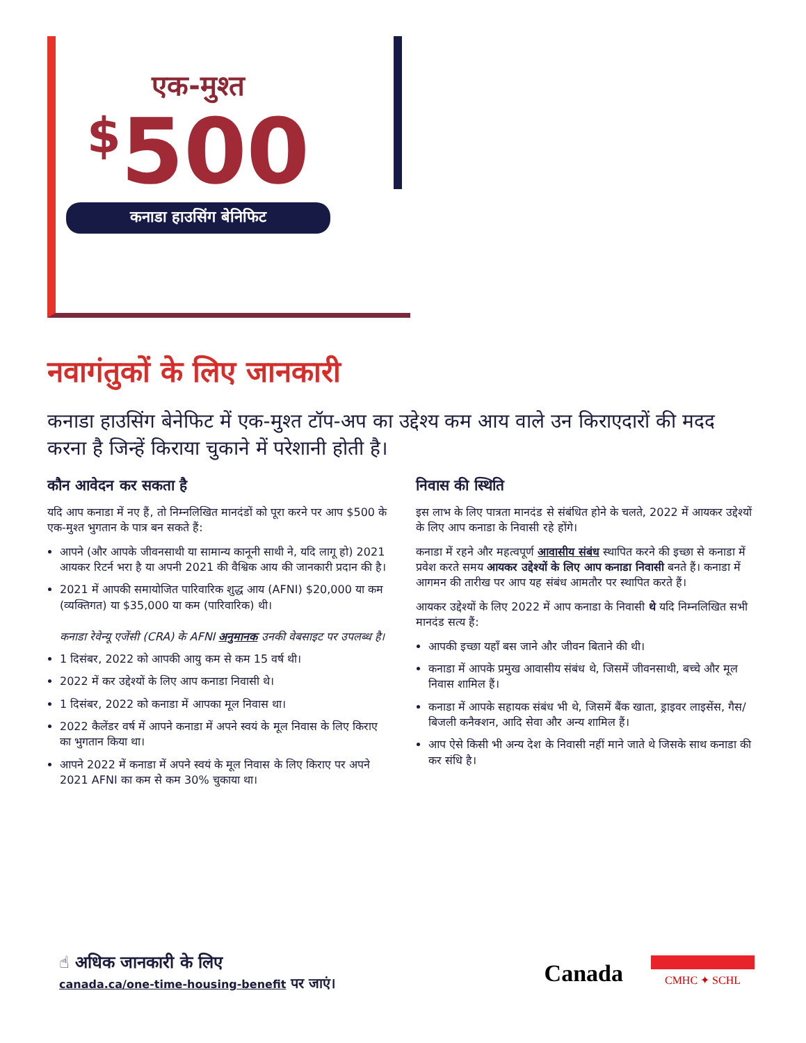एक-मुश्त
<sup>$</sup>500
कनाडा हाउसिंग बेनिफिट
नवागंतुकों के लिए जानकारी
कनाडा हाउसिंग बेनेफिट में एक-मुश्त टॉप-अप का उद्देश्य कम आय वाले उन किराएदारों की मदद करना है जिन्हें किराया चुकाने में परेशानी होती है।
कौन आवेदन कर सकता है
यदि आप कनाडा में नए हैं, तो निम्नलिखित मानदंडों को पूरा करने पर आप $500 के एक-मुश्त भुगतान के पात्र बन सकते हैं:
आपने (और आपके जीवनसाथी या सामान्य कानूनी साथी ने, यदि लागू हो) 2021 आयकर रिटर्न भरा है या अपनी 2021 की वैश्विक आय की जानकारी प्रदान की है।
2021 में आपकी समायोजित पारिवारिक शुद्ध आय (AFNI) $20,000 या कम (व्यक्तिगत) या $35,000 या कम (पारिवारिक) थी।
कनाडा रेवेन्यू एजेंसी (CRA) के AFNI अनुमानक उनकी वेबसाइट पर उपलब्ध है।
1 दिसंबर, 2022 को आपकी आयु कम से कम 15 वर्ष थी।
2022 में कर उद्देश्यों के लिए आप कनाडा निवासी थे।
1 दिसंबर, 2022 को कनाडा में आपका मूल निवास था।
2022 कैलेंडर वर्ष में आपने कनाडा में अपने स्वयं के मूल निवास के लिए किराए का भुगतान किया था।
आपने 2022 में कनाडा में अपने स्वयं के मूल निवास के लिए किराए पर अपने 2021 AFNI का कम से कम 30% चुकाया था।
निवास की स्थिति
इस लाभ के लिए पात्रता मानदंड से संबंधित होने के चलते, 2022 में आयकर उद्देश्यों के लिए आप कनाडा के निवासी रहे होंगे।
कनाडा में रहने और महत्वपूर्ण आवासीय संबंध स्थापित करने की इच्छा से कनाडा में प्रवेश करते समय आयकर उद्देश्यों के लिए आप कनाडा निवासी बनते हैं। कनाडा में आगमन की तारीख पर आप यह संबंध आमतौर पर स्थापित करते हैं।
आयकर उद्देश्यों के लिए 2022 में आप कनाडा के निवासी थे यदि निम्नलिखित सभी मानदंड सत्य हैं:
आपकी इच्छा यहाँ बस जाने और जीवन बिताने की थी।
कनाडा में आपके प्रमुख आवासीय संबंध थे, जिसमें जीवनसाथी, बच्चे और मूल निवास शामिल हैं।
कनाडा में आपके सहायक संबंध भी थे, जिसमें बैंक खाता, ड्राइवर लाइसेंस, गैस/बिजली कनैक्शन, आदि सेवा और अन्य शामिल हैं।
आप ऐसे किसी भी अन्य देश के निवासी नहीं माने जाते थे जिसके साथ कनाडा की कर संधि है।
☝ अधिक जानकारी के लिए
canada.ca/one-time-housing-benefit पर जाएं।
Canada CMHC ✦ SCHL